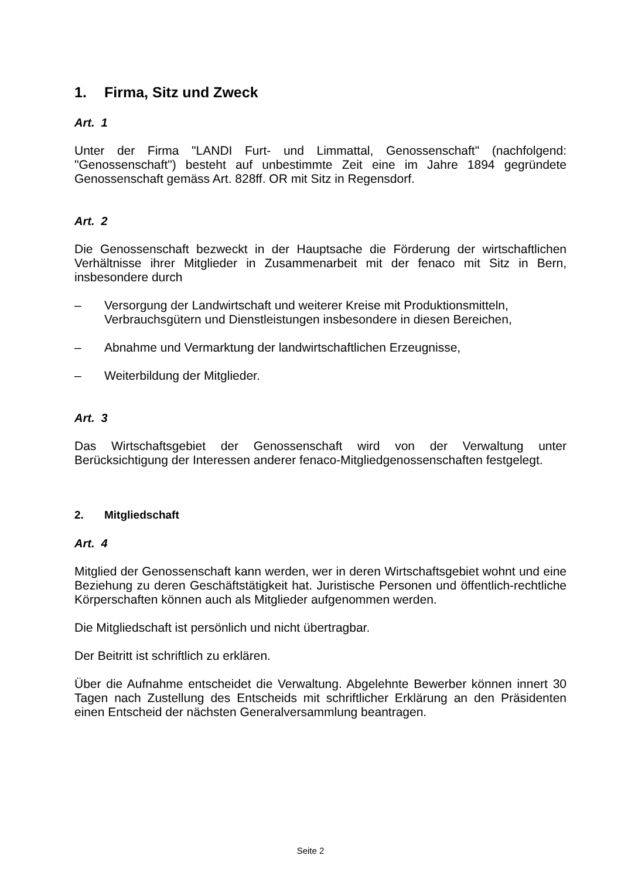1. Firma, Sitz und Zweck
Art. 1
Unter der Firma "LANDI Furt- und Limmattal, Genossenschaft" (nachfolgend: "Genossenschaft") besteht auf unbestimmte Zeit eine im Jahre 1894 gegründete Genossenschaft gemäss Art. 828ff. OR mit Sitz in Regensdorf.
Art. 2
Die Genossenschaft bezweckt in der Hauptsache die Förderung der wirtschaftlichen Verhältnisse ihrer Mitglieder in Zusammenarbeit mit der fenaco mit Sitz in Bern, insbesondere durch
– Versorgung der Landwirtschaft und weiterer Kreise mit Produktionsmitteln, Verbrauchsgütern und Dienstleistungen insbesondere in diesen Bereichen,
– Abnahme und Vermarktung der landwirtschaftlichen Erzeugnisse,
– Weiterbildung der Mitglieder.
Art. 3
Das Wirtschaftsgebiet der Genossenschaft wird von der Verwaltung unter Berücksichtigung der Interessen anderer fenaco-Mitgliedgenossenschaften festgelegt.
2. Mitgliedschaft
Art. 4
Mitglied der Genossenschaft kann werden, wer in deren Wirtschaftsgebiet wohnt und eine Beziehung zu deren Geschäftstätigkeit hat. Juristische Personen und öffentlich-rechtliche Körperschaften können auch als Mitglieder aufgenommen werden.
Die Mitgliedschaft ist persönlich und nicht übertragbar.
Der Beitritt ist schriftlich zu erklären.
Über die Aufnahme entscheidet die Verwaltung. Abgelehnte Bewerber können innert 30 Tagen nach Zustellung des Entscheids mit schriftlicher Erklärung an den Präsidenten einen Entscheid der nächsten Generalversammlung beantragen.
Seite 2